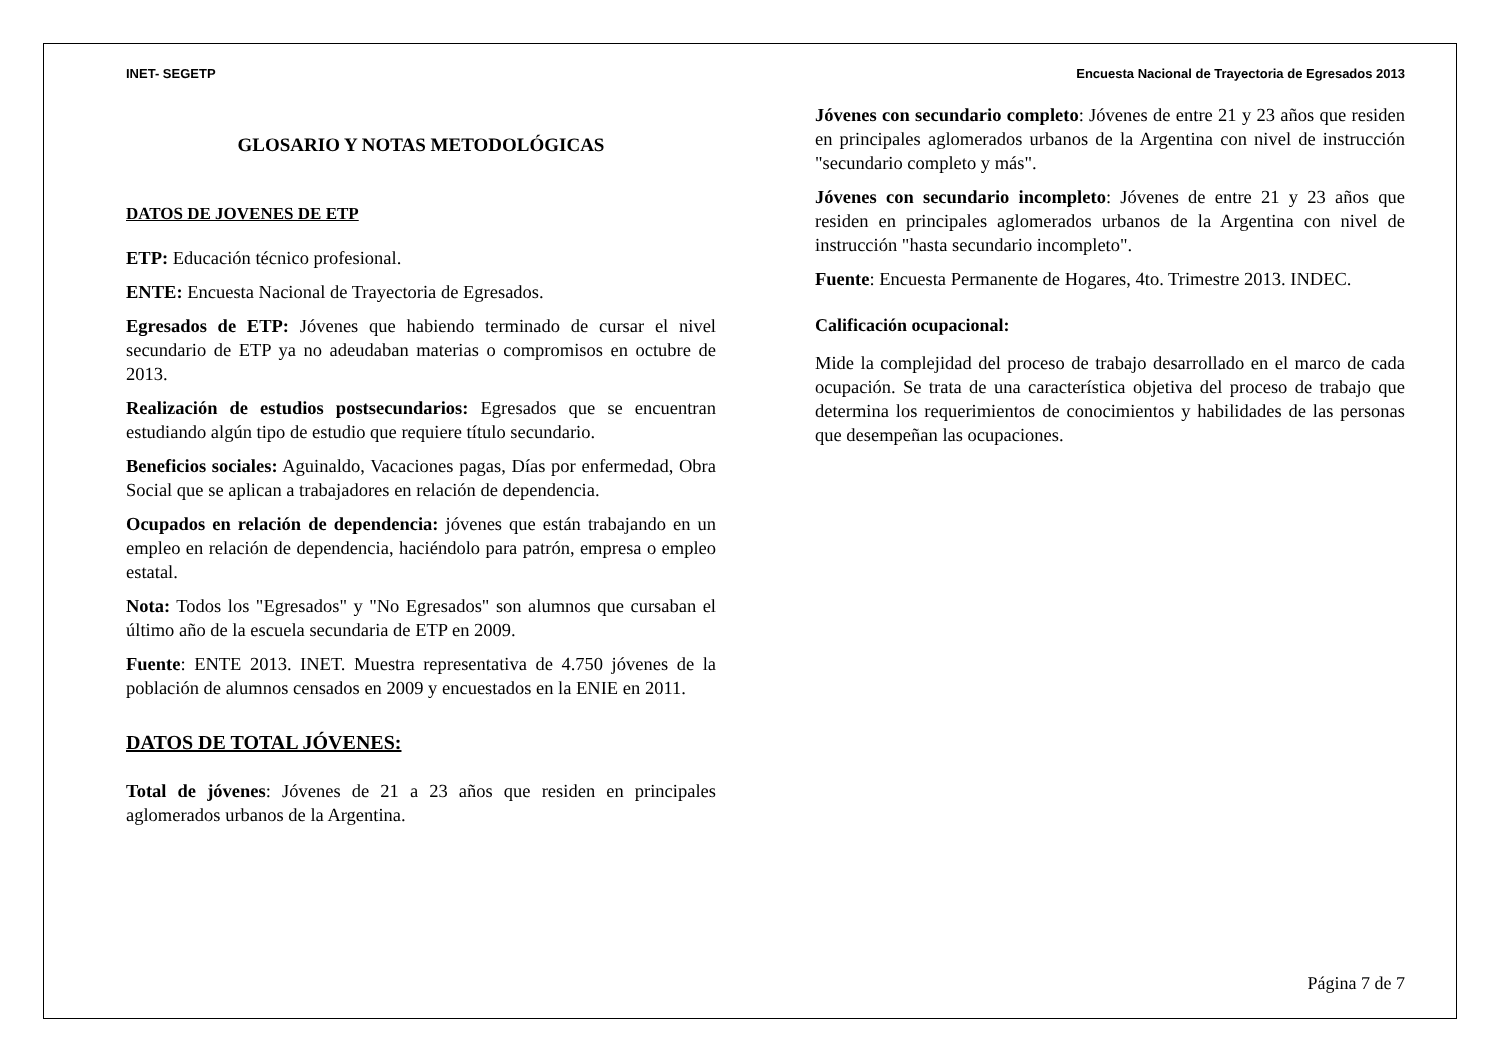INET- SEGETP Encuesta Nacional de Trayectoria de Egresados 2013
GLOSARIO Y NOTAS METODOLÓGICAS
DATOS DE JOVENES DE ETP
ETP: Educación técnico profesional.
ENTE: Encuesta Nacional de Trayectoria de Egresados.
Egresados de ETP: Jóvenes que habiendo terminado de cursar el nivel secundario de ETP ya no adeudaban materias o compromisos en octubre de 2013.
Realización de estudios postsecundarios: Egresados que se encuentran estudiando algún tipo de estudio que requiere título secundario.
Beneficios sociales: Aguinaldo, Vacaciones pagas, Días por enfermedad, Obra Social que se aplican a trabajadores en relación de dependencia.
Ocupados en relación de dependencia: jóvenes que están trabajando en un empleo en relación de dependencia, haciéndolo para patrón, empresa o empleo estatal.
Nota: Todos los "Egresados" y "No Egresados" son alumnos que cursaban el último año de la escuela secundaria de ETP en 2009.
Fuente: ENTE 2013. INET. Muestra representativa de 4.750 jóvenes de la población de alumnos censados en 2009 y encuestados en la ENIE en 2011.
DATOS DE TOTAL JÓVENES:
Total de jóvenes: Jóvenes de 21 a 23 años que residen en principales aglomerados urbanos de la Argentina.
Jóvenes con secundario completo: Jóvenes de entre 21 y 23 años que residen en principales aglomerados urbanos de la Argentina con nivel de instrucción "secundario completo y más".
Jóvenes con secundario incompleto: Jóvenes de entre 21 y 23 años que residen en principales aglomerados urbanos de la Argentina con nivel de instrucción "hasta secundario incompleto".
Fuente: Encuesta Permanente de Hogares, 4to. Trimestre 2013. INDEC.
Calificación ocupacional:
Mide la complejidad del proceso de trabajo desarrollado en el marco de cada ocupación. Se trata de una característica objetiva del proceso de trabajo que determina los requerimientos de conocimientos y habilidades de las personas que desempeñan las ocupaciones.
Página 7 de 7